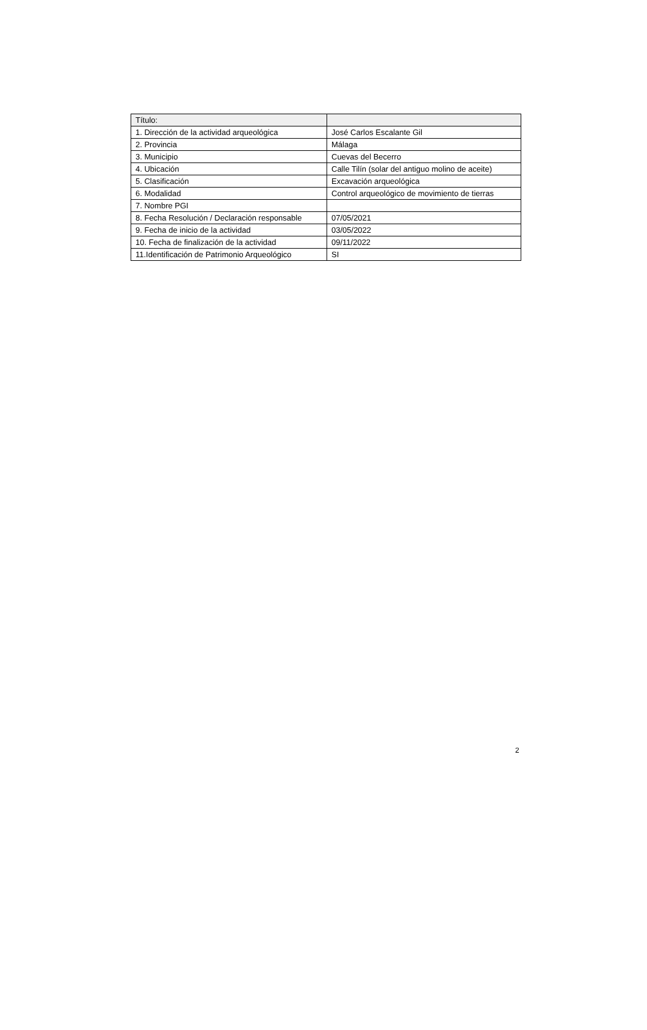| Título: | |
| 1. Dirección de la actividad arqueológica | José Carlos Escalante Gil |
| 2. Provincia | Málaga |
| 3. Municipio | Cuevas del Becerro |
| 4. Ubicación | Calle Tilín (solar del antiguo molino de aceite) |
| 5. Clasificación | Excavación arqueológica |
| 6. Modalidad | Control arqueológico de movimiento de tierras |
| 7. Nombre PGI | |
| 8. Fecha Resolución / Declaración responsable | 07/05/2021 |
| 9. Fecha de inicio de la actividad | 03/05/2022 |
| 10. Fecha de finalización de la actividad | 09/11/2022 |
| 11.Identificación de Patrimonio Arqueológico | SI |
2